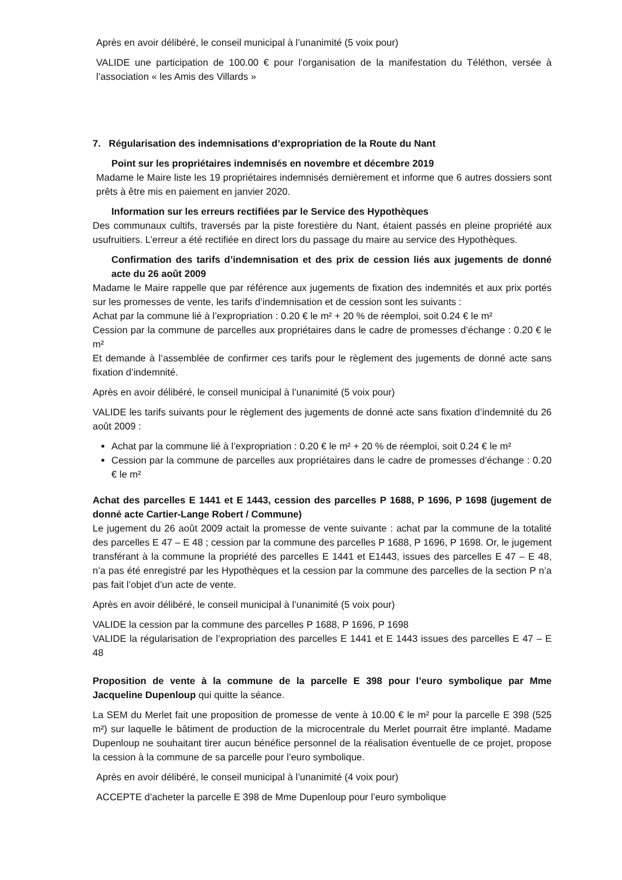Après en avoir délibéré, le conseil municipal à l’unanimité (5 voix pour)
VALIDE une participation de 100.00 € pour l’organisation de la manifestation du Téléthon, versée à l’association « les Amis des Villards »
7. Régularisation des indemnisations d’expropriation de la Route du Nant
Point sur les propriétaires indemnisés en novembre et décembre 2019
Madame le Maire liste les 19 propriétaires indemnisés dernièrement et informe que 6 autres dossiers sont prêts à être mis en paiement en janvier 2020.
Information sur les erreurs rectifiées par le Service des Hypothèques
Des communaux cultifs, traversés par la piste forestière du Nant, étaient passés en pleine propriété aux usufruitiers. L’erreur a été rectifiée en direct lors du passage du maire au service des Hypothèques.
Confirmation des tarifs d’indemnisation et des prix de cession liés aux jugements de donné acte du 26 août 2009
Madame le Maire rappelle que par référence aux jugements de fixation des indemnités et aux prix portés sur les promesses de vente, les tarifs d’indemnisation et de cession sont les suivants :
Achat par la commune lié à l’expropriation : 0.20 € le m² + 20 % de réemploi, soit 0.24 € le m²
Cession par la commune de parcelles aux propriétaires dans le cadre de promesses d’échange : 0.20 € le m²
Et demande à l’assemblée de confirmer ces tarifs pour le règlement des jugements de donné acte sans fixation d’indemnité.
Après en avoir délibéré, le conseil municipal à l’unanimité (5 voix pour)
VALIDE les tarifs suivants pour le règlement des jugements de donné acte sans fixation d’indemnité du 26 août 2009 :
Achat par la commune lié à l’expropriation : 0.20 € le m² + 20 % de réemploi, soit 0.24 € le m²
Cession par la commune de parcelles aux propriétaires dans le cadre de promesses d’échange : 0.20 € le m²
Achat des parcelles E 1441 et E 1443, cession des parcelles P 1688, P 1696, P 1698 (jugement de donné acte Cartier-Lange Robert / Commune)
Le jugement du 26 août 2009 actait la promesse de vente suivante : achat par la commune de la totalité des parcelles E 47 – E 48 ; cession par la commune des parcelles P 1688, P 1696, P 1698. Or, le jugement transférant à la commune la propriété des parcelles E 1441 et E1443, issues des parcelles E 47 – E 48, n’a pas été enregistré par les Hypothèques et la cession par la commune des parcelles de la section P n’a pas fait l’objet d’un acte de vente.
Après en avoir délibéré, le conseil municipal à l’unanimité (5 voix pour)
VALIDE la cession par la commune des parcelles P 1688, P 1696, P 1698
VALIDE la régularisation de l’expropriation des parcelles E 1441 et E 1443 issues des parcelles E 47 – E 48
Proposition de vente à la commune de la parcelle E 398 pour l’euro symbolique par Mme Jacqueline Dupenloup qui quitte la séance.
La SEM du Merlet fait une proposition de promesse de vente à 10.00 € le m² pour la parcelle E 398 (525 m²) sur laquelle le bâtiment de production de la microcentrale du Merlet pourrait être implanté. Madame Dupenloup ne souhaitant tirer aucun bénéfice personnel de la réalisation éventuelle de ce projet, propose la cession à la commune de sa parcelle pour l’euro symbolique.
Après en avoir délibéré, le conseil municipal à l’unanimité (4 voix pour)
ACCEPTE d’acheter la parcelle E 398 de Mme Dupenloup pour l’euro symbolique